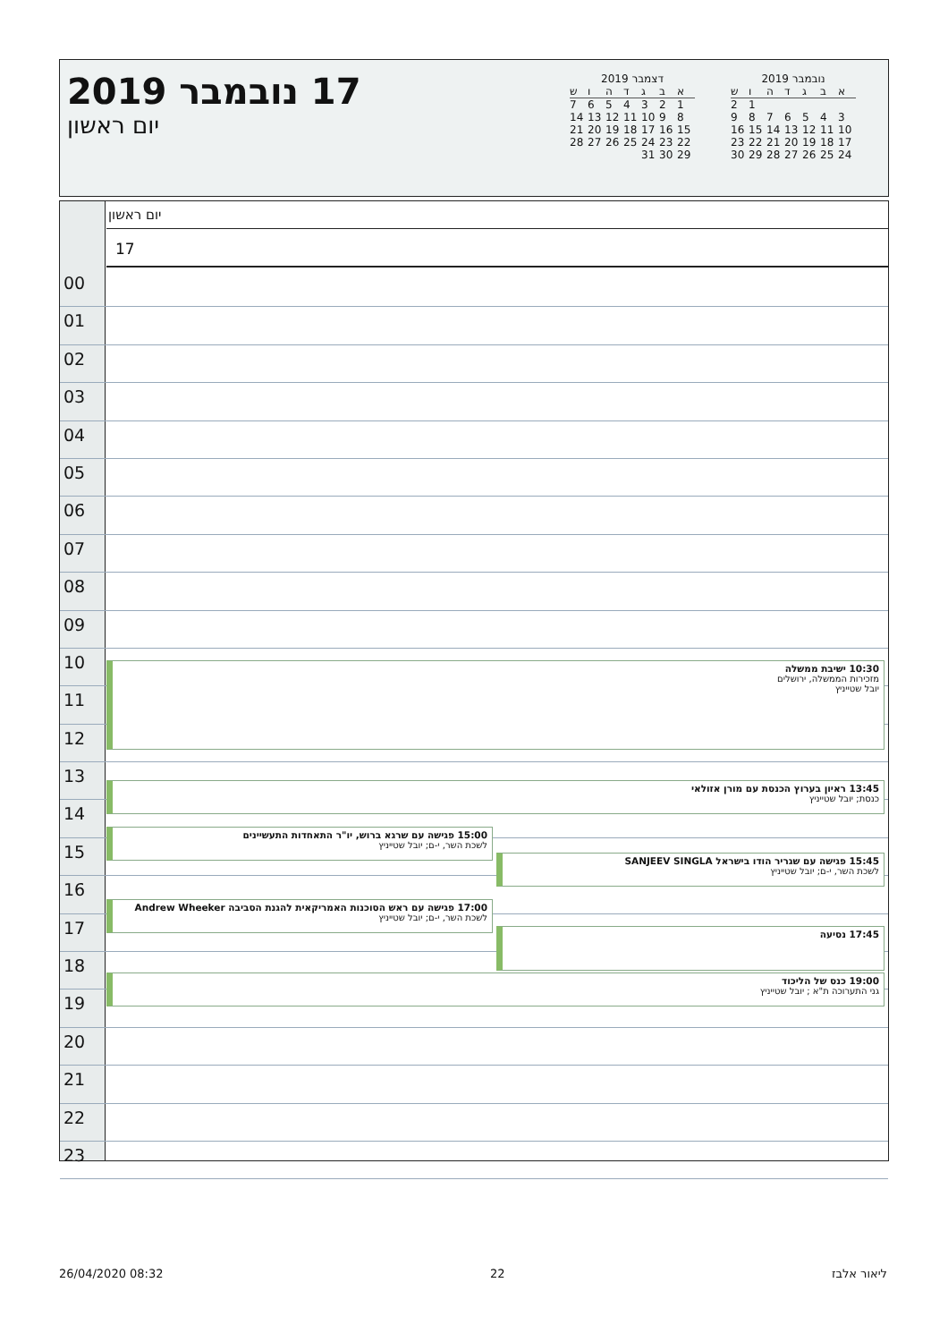17 נובמבר 2019
יום ראשון
נובמבר 2019
| א | ב | ג | ד | ה | ו | ש |
| --- | --- | --- | --- | --- | --- | --- |
| | | | | | 1 | 2 |
| 3 | 4 | 5 | 6 | 7 | 8 | 9 |
| 10 | 11 | 12 | 13 | 14 | 15 | 16 |
| 17 | 18 | 19 | 20 | 21 | 22 | 23 |
| 24 | 25 | 26 | 27 | 28 | 29 | 30 |
דצמבר 2019
| א | ב | ג | ד | ה | ו | ש |
| --- | --- | --- | --- | --- | --- | --- |
| 1 | 2 | 3 | 4 | 5 | 6 | 7 |
| 8 | 9 | 10 | 11 | 12 | 13 | 14 |
| 15 | 16 | 17 | 18 | 19 | 20 | 21 |
| 22 | 23 | 24 | 25 | 26 | 27 | 28 |
| 29 | 30 | 31 | | | | |
יום ראשון
17
00
01
02
03
04
05
06
07
08
09
10
11
12
13
14
15
16
17
18
19
20
21
22
23
10:30 ישיבת ממשלה
מזכירות הממשלה, ירושלים
יובל שטייניץ
13:45 ראיון בערוץ הכנסת עם מורן אזולאי
כנסת; יובל שטייניץ
15:00 פגישה עם שרגא ברוש, יו"ר התאחדות התעשיינים
לשכת השר, י-ם; יובל שטייניץ
15:45 פגישה עם שגריר הודו בישראל SANJEEV SINGLA
לשכת השר, י-ם; יובל שטייניץ
17:00 פגישה עם ראש הסוכנות האמריקאית להגנת הסביבה Andrew Wheeker
לשכת השר, י-ם; יובל שטייניץ
17:45 נסיעה
19:00 כנס של הליכוד
גני התערוכה ת"א ; יובל שטייניץ
26/04/2020 08:32 22 ליאור אלבז